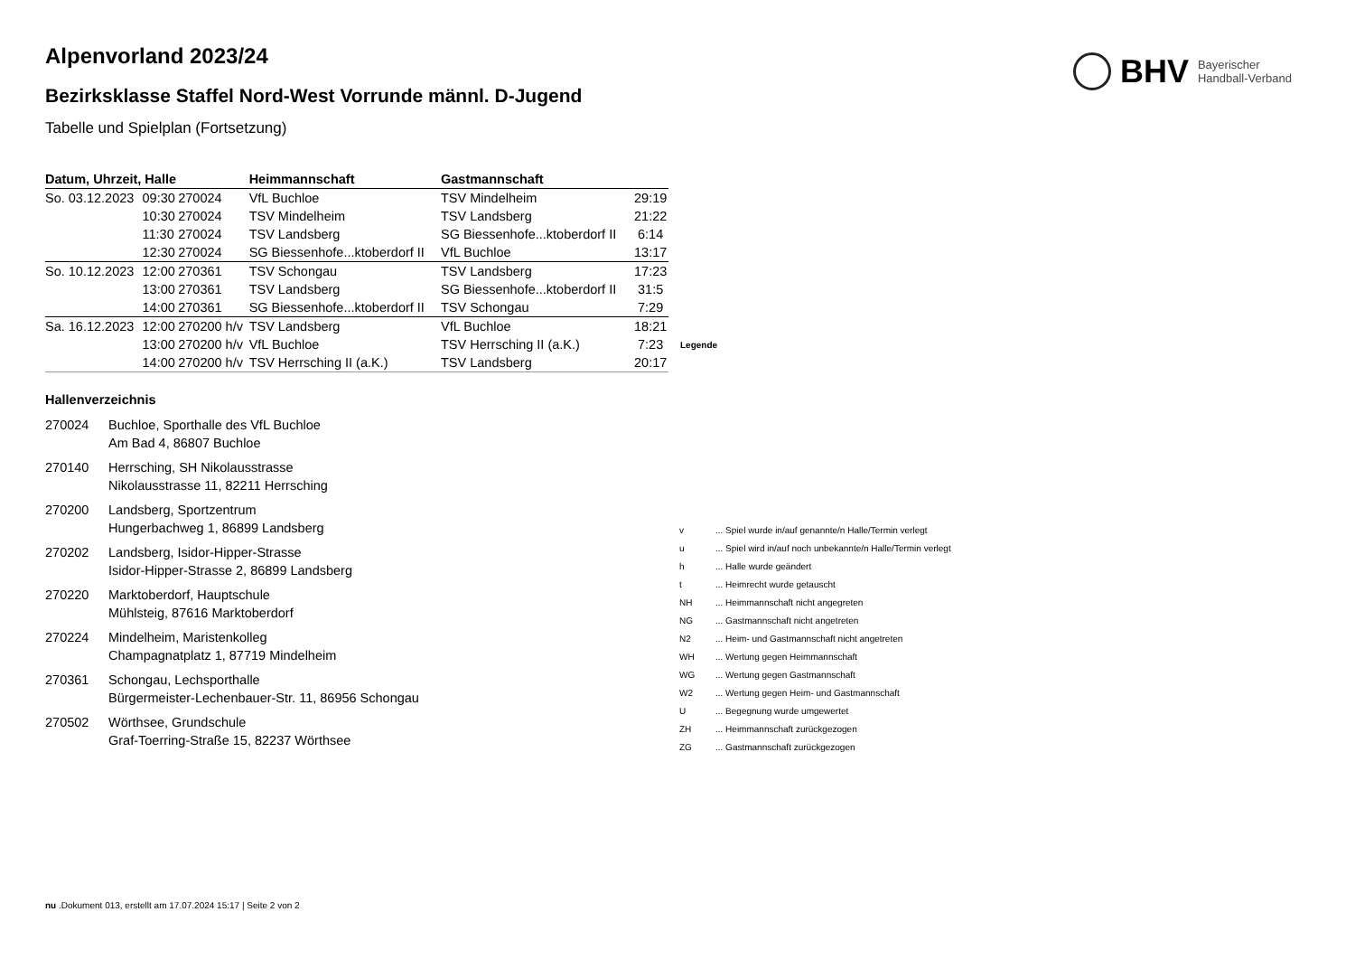BHV
Bayerischer
Handball-Verband
Alpenvorland 2023/24
Bezirksklasse Staffel Nord-West Vorrunde männl. D-Jugend
Tabelle und Spielplan (Fortsetzung)
| Datum, Uhrzeit, Halle | | | Heimmannschaft | Gastmannschaft | |
| --- | --- | --- | --- | --- | --- |
| So. 03.12.2023 | 09:30 | 270024 | VfL Buchloe | TSV Mindelheim | 29:19 |
| | 10:30 | 270024 | TSV Mindelheim | TSV Landsberg | 21:22 |
| | 11:30 | 270024 | TSV Landsberg | SG Biessenhofe...ktoberdorf II | 6:14 |
| | 12:30 | 270024 | SG Biessenhofe...ktoberdorf II | VfL Buchloe | 13:17 |
| So. 10.12.2023 | 12:00 | 270361 | TSV Schongau | TSV Landsberg | 17:23 |
| | 13:00 | 270361 | TSV Landsberg | SG Biessenhofe...ktoberdorf II | 31:5 |
| | 14:00 | 270361 | SG Biessenhofe...ktoberdorf II | TSV Schongau | 7:29 |
| Sa. 16.12.2023 | 12:00 | 270200 h/v | TSV Landsberg | VfL Buchloe | 18:21 |
| | 13:00 | 270200 h/v | VfL Buchloe | TSV Herrsching II (a.K.) | 7:23 |
| | 14:00 | 270200 h/v | TSV Herrsching II (a.K.) | TSV Landsberg | 20:17 |
Hallenverzeichnis
270024 Buchloe, Sporthalle des VfL Buchloe
Am Bad 4, 86807 Buchloe
270140 Herrsching, SH Nikolausstrasse
Nikolausstrasse 11, 82211 Herrsching
270200 Landsberg, Sportzentrum
Hungerbachweg 1, 86899 Landsberg
270202 Landsberg, Isidor-Hipper-Strasse
Isidor-Hipper-Strasse 2, 86899 Landsberg
270220 Marktoberdorf, Hauptschule
Mühlsteig, 87616 Marktoberdorf
270224 Mindelheim, Maristenkolleg
Champagnatplatz 1, 87719 Mindelheim
270361 Schongau, Lechsporthalle
Bürgermeister-Lechenbauer-Str. 11, 86956 Schongau
270502 Wörthsee, Grundschule
Graf-Toerring-Straße 15, 82237 Wörthsee
| Legende | |
| --- | --- |
| v | ... Spiel wurde in/auf genannte/n Halle/Termin verlegt |
| u | ... Spiel wird in/auf noch unbekannte/n Halle/Termin verlegt |
| h | ... Halle wurde geändert |
| t | ... Heimrecht wurde getauscht |
| NH | ... Heimmannschaft nicht angegreten |
| NG | ... Gastmannschaft nicht angetreten |
| N2 | ... Heim- und Gastmannschaft nicht angetreten |
| WH | ... Wertung gegen Heimmannschaft |
| WG | ... Wertung gegen Gastmannschaft |
| W2 | ... Wertung gegen Heim- und Gastmannschaft |
| U | ... Begegnung wurde umgewertet |
| ZH | ... Heimmannschaft zurückgezogen |
| ZG | ... Gastmannschaft zurückgezogen |
nu .Dokument 013, erstellt am 17.07.2024 15:17 | Seite 2 von 2